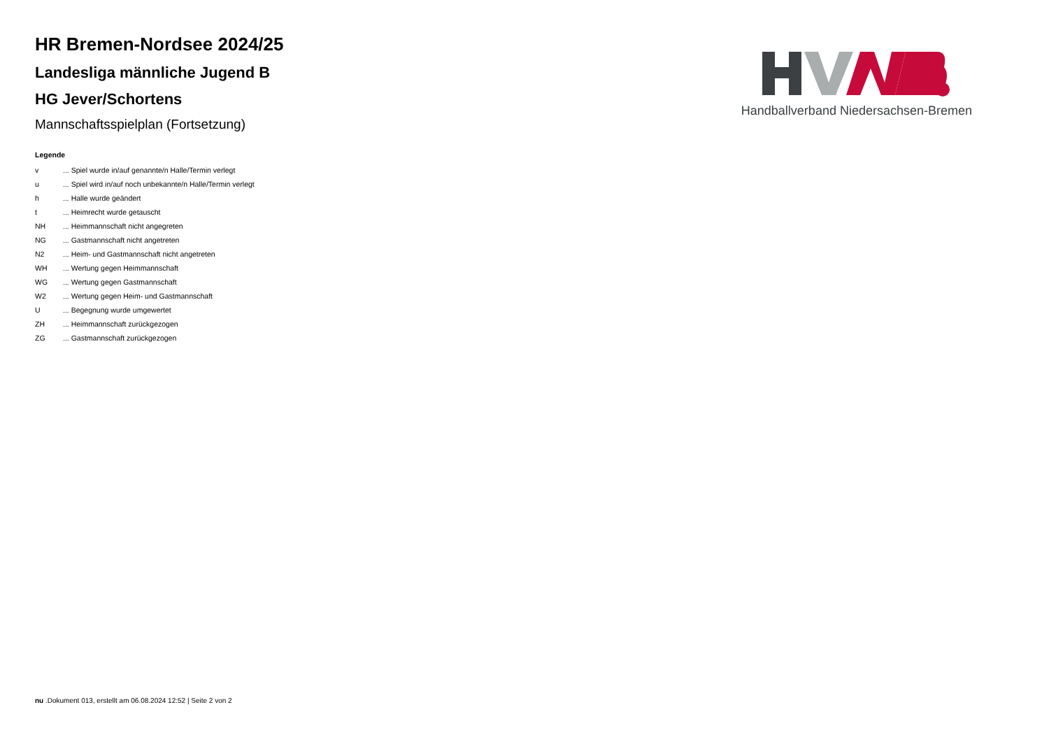HR Bremen-Nordsee 2024/25
Landesliga männliche Jugend B
HG Jever/Schortens
Mannschaftsspielplan (Fortsetzung)
Handballverband Niedersachsen-Bremen
Legende
| v | ... Spiel wurde in/auf genannte/n Halle/Termin verlegt |
| u | ... Spiel wird in/auf noch unbekannte/n Halle/Termin verlegt |
| h | ... Halle wurde geändert |
| t | ... Heimrecht wurde getauscht |
| NH | ... Heimmannschaft nicht angegreten |
| NG | ... Gastmannschaft nicht angetreten |
| N2 | ... Heim- und Gastmannschaft nicht angetreten |
| WH | ... Wertung gegen Heimmannschaft |
| WG | ... Wertung gegen Gastmannschaft |
| W2 | ... Wertung gegen Heim- und Gastmannschaft |
| U | ... Begegnung wurde umgewertet |
| ZH | ... Heimmannschaft zurückgezogen |
| ZG | ... Gastmannschaft zurückgezogen |
nu .Dokument 013, erstellt am 06.08.2024 12:52 | Seite 2 von 2